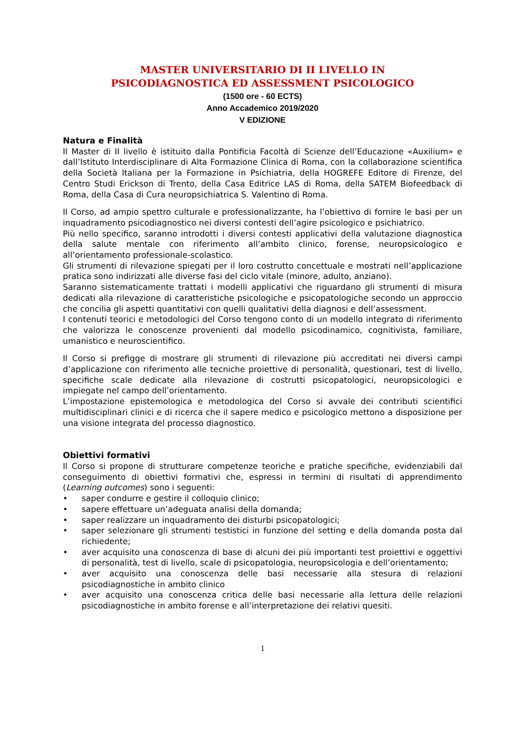MASTER UNIVERSITARIO DI II LIVELLO IN
PSICODIAGNOSTICA ED ASSESSMENT PSICOLOGICO
(1500 ore - 60 ECTS)
Anno Accademico 2019/2020
V EDIZIONE
Natura e Finalità
Il Master di II livello è istituito dalla Pontificia Facoltà di Scienze dell’Educazione «Auxilium» e dall’Istituto Interdisciplinare di Alta Formazione Clinica di Roma, con la collaborazione scientifica della Società Italiana per la Formazione in Psichiatria, della HOGREFE Editore di Firenze, del Centro Studi Erickson di Trento, della Casa Editrice LAS di Roma, della SATEM Biofeedback di Roma, della Casa di Cura neuropsichiatrica S. Valentino di Roma.
Il Corso, ad ampio spettro culturale e professionalizzante, ha l’obiettivo di fornire le basi per un inquadramento psicodiagnostico nei diversi contesti dell’agire psicologico e psichiatrico.
Più nello specifico, saranno introdotti i diversi contesti applicativi della valutazione diagnostica della salute mentale con riferimento all’ambito clinico, forense, neuropsicologico e all’orientamento professionale-scolastico.
Gli strumenti di rilevazione spiegati per il loro costrutto concettuale e mostrati nell’applicazione pratica sono indirizzati alle diverse fasi del ciclo vitale (minore, adulto, anziano).
Saranno sistematicamente trattati i modelli applicativi che riguardano gli strumenti di misura dedicati alla rilevazione di caratteristiche psicologiche e psicopatologiche secondo un approccio che concilia gli aspetti quantitativi con quelli qualitativi della diagnosi e dell’assessment.
I contenuti teorici e metodologici del Corso tengono conto di un modello integrato di riferimento che valorizza le conoscenze provenienti dal modello psicodinamico, cognitivista, familiare, umanistico e neuroscientifico.
Il Corso si prefigge di mostrare gli strumenti di rilevazione più accreditati nei diversi campi d’applicazione con riferimento alle tecniche proiettive di personalità, questionari, test di livello, specifiche scale dedicate alla rilevazione di costrutti psicopatologici, neuropsicologici e impiegate nel campo dell’orientamento.
L’impostazione epistemologica e metodologica del Corso si avvale dei contributi scientifici multidisciplinari clinici e di ricerca che il sapere medico e psicologico mettono a disposizione per una visione integrata del processo diagnostico.
Obiettivi formativi
Il Corso si propone di strutturare competenze teoriche e pratiche specifiche, evidenziabili dal conseguimento di obiettivi formativi che, espressi in termini di risultati di apprendimento (Learning outcomes) sono i seguenti:
• saper condurre e gestire il colloquio clinico;
• sapere effettuare un’adeguata analisi della domanda;
• saper realizzare un inquadramento dei disturbi psicopatologici;
• saper selezionare gli strumenti testistici in funzione del setting e della domanda posta dal richiedente;
• aver acquisito una conoscenza di base di alcuni dei più importanti test proiettivi e oggettivi di personalità, test di livello, scale di psicopatologia, neuropsicologia e dell’orientamento;
• aver acquisito una conoscenza delle basi necessarie alla stesura di relazioni psicodiagnostiche in ambito clinico
• aver acquisito una conoscenza critica delle basi necessarie alla lettura delle relazioni psicodiagnostiche in ambito forense e all’interpretazione dei relativi quesiti.
1